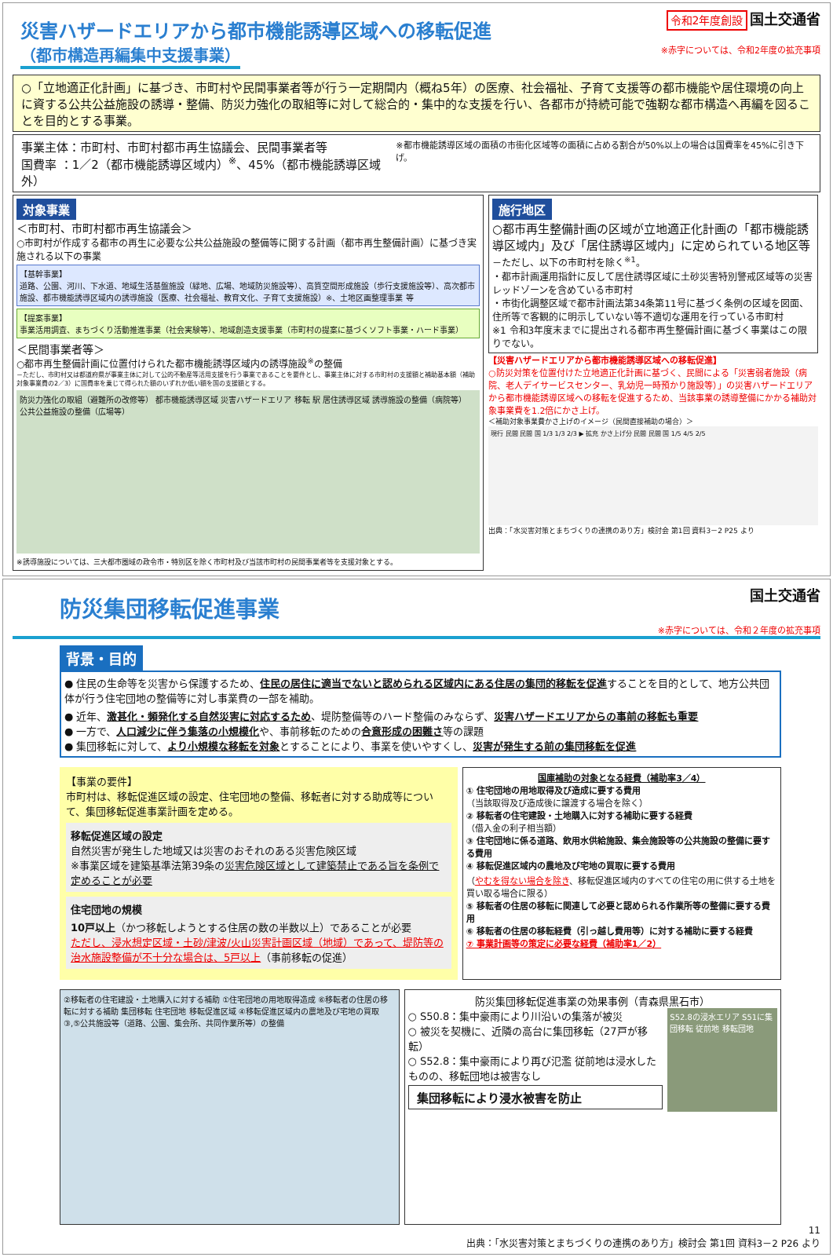災害ハザードエリアから都市機能誘導区域への移転促進
令和2年度創設 国土交通省
（都市構造再編集中支援事業）
※赤字については、令和2年度の拡充事項
○「立地適正化計画」に基づき、市町村や民間事業者等が行う一定期間内（概ね5年）の医療、社会福祉、子育て支援等の都市機能や居住環境の向上に資する公共公益施設の誘導・整備、防災力強化の取組等に対して総合的・集中的な支援を行い、各都市が持続可能で強靭な都市構造へ再編を図ることを目的とする事業。
事業主体：市町村、市町村都市再生協議会、民間事業者等
国費率 ：1／2（都市機能誘導区域内）<sup>※</sup>、45%（都市機能誘導区域外）
※都市機能誘導区域の面積の市街化区域等の面積に占める割合が50%以上の場合は国費率を45%に引き下げ。
対象事業
＜市町村、市町村都市再生協議会＞
○市町村が作成する都市の再生に必要な公共公益施設の整備等に関する計画（都市再生整備計画）に基づき実施される以下の事業
【基幹事業】
道路、公園、河川、下水道、地域生活基盤施設（緑地、広場、地域防災施設等）、高質空間形成施設（歩行支援施設等）、高次都市施設、都市機能誘導区域内の誘導施設（医療、社会福祉、教育文化、子育て支援施設）※、土地区画整理事業 等
【提案事業】
事業活用調査、まちづくり活動推進事業（社会実験等）、地域創造支援事業（市町村の提案に基づくソフト事業・ハード事業）
＜民間事業者等＞
○都市再生整備計画に位置付けられた都市機能誘導区域内の誘導施設<sup>※</sup>の整備
－ただし、市町村又は都道府県が事業主体に対して公的不動産等活用支援を行う事業であることを要件とし、事業主体に対する市町村の支援額と補助基本額（補助対象事業費の2／3）に国費率を乗じて得られた額のいずれか低い額を国の支援額とする。
防災力強化の取組（避難所の改修等） 都市機能誘導区域 災害ハザードエリア 移転 駅 居住誘導区域 誘導施設の整備（病院等） 公共公益施設の整備（広場等）
※誘導施設については、三大都市圏域の政令市・特別区を除く市町村及び当該市町村の民間事業者等を支援対象とする。
施行地区
○都市再生整備計画の区域が立地適正化計画の「都市機能誘導区域内」及び「居住誘導区域内」に定められている地区等
－ただし、以下の市町村を除く<sup>※1</sup>。
・都市計画運用指針に反して居住誘導区域に土砂災害特別警戒区域等の災害レッドゾーンを含めている市町村
・市街化調整区域で都市計画法第34条第11号に基づく条例の区域を図面、住所等で客観的に明示していない等不適切な運用を行っている市町村
※1 令和3年度末までに提出される都市再生整備計画に基づく事業はこの限りでない。
【災害ハザードエリアから都市機能誘導区域への移転促進】
○防災対策を位置付けた立地適正化計画に基づく、民間による「災害弱者施設（病院、老人デイサービスセンター、乳幼児一時預かり施設等）」の災害ハザードエリアから都市機能誘導区域への移転を促進するため、当該事業の誘導整備にかかる補助対象事業費を1.2倍にかさ上げ。
＜補助対象事業費かさ上げのイメージ（民間直接補助の場合）＞
現行 民間 民間 国 1/3 1/3 2/3 ▶ 拡充 かさ上げ分 民間 民間 国 1/5 4/5 2/5
出典：「水災害対策とまちづくりの連携のあり方」検討会 第1回 資料3－2 P25 より
防災集団移転促進事業
国土交通省
※赤字については、令和２年度の拡充事項
背景・目的
● 住民の生命等を災害から保護するため、住民の居住に適当でないと認められる区域内にある住居の集団的移転を促進することを目的として、地方公共団体が行う住宅団地の整備等に対し事業費の一部を補助。
● 近年、激甚化・頻発化する自然災害に対応するため、堤防整備等のハード整備のみならず、災害ハザードエリアからの事前の移転も重要
● 一方で、人口減少に伴う集落の小規模化や、事前移転のための合意形成の困難さ等の課題
● 集団移転に対して、より小規模な移転を対象とすることにより、事業を使いやすくし、災害が発生する前の集団移転を促進
【事業の要件】
市町村は、移転促進区域の設定、住宅団地の整備、移転者に対する助成等について、集団移転促進事業計画を定める。
移転促進区域の設定
自然災害が発生した地域又は災害のおそれのある災害危険区域
※事業区域を建築基準法第39条の災害危険区域として建築禁止である旨を条例で定めることが必要
住宅団地の規模
10戸以上（かつ移転しようとする住居の数の半数以上）であることが必要
ただし、浸水想定区域・土砂/津波/火山災害計画区域（地域）であって、堤防等の治水施設整備が不十分な場合は、5戸以上（事前移転の促進）
国庫補助の対象となる経費（補助率3／4）
① 住宅団地の用地取得及び造成に要する費用
（当該取得及び造成後に譲渡する場合を除く）
② 移転者の住宅建設・土地購入に対する補助に要する経費
（借入金の利子相当額）
③ 住宅団地に係る道路、飲用水供給施設、集会施設等の公共施設の整備に要する費用
④ 移転促進区域内の農地及び宅地の買取に要する費用
（やむを得ない場合を除き、移転促進区域内のすべての住宅の用に供する土地を買い取る場合に限る）
⑤ 移転者の住居の移転に関連して必要と認められる作業所等の整備に要する費用
⑥ 移転者の住居の移転経費（引っ越し費用等）に対する補助に要する経費
⑦ 事業計画等の策定に必要な経費（補助率1／2）
②移転者の住宅建設・土地購入に対する補助 ①住宅団地の用地取得造成 ⑥移転者の住居の移転に対する補助 集団移転 住宅団地 移転促進区域 ④移転促進区域内の農地及び宅地の買取 ③,⑤公共施設等（道路、公園、集会所、共同作業所等）の整備
防災集団移転促進事業の効果事例（青森県黒石市）
○ S50.8：集中豪雨により川沿いの集落が被災
○ 被災を契機に、近隣の高台に集団移転（27戸が移転）
○ S52.8：集中豪雨により再び氾濫 従前地は浸水したものの、移転団地は被害なし
集団移転により浸水被害を防止
S52.8の浸水エリア S51に集団移転 従前地 移転団地
11
出典：「水災害対策とまちづくりの連携のあり方」検討会 第1回 資料3－2 P26 より